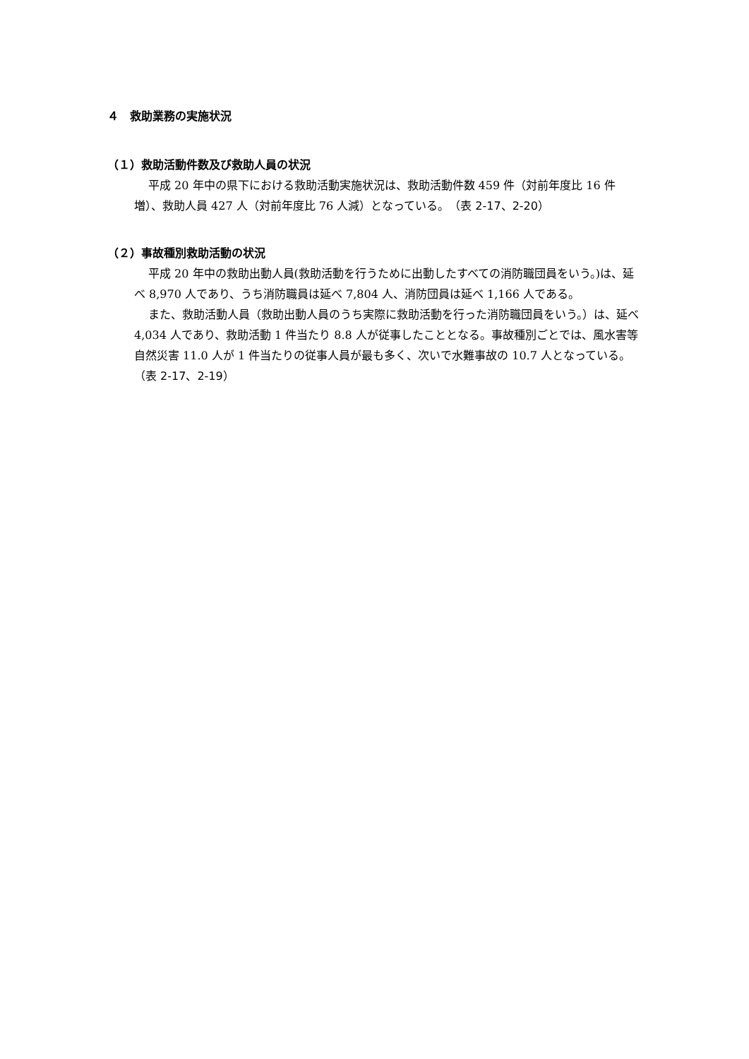４　救助業務の実施状況
（１）救助活動件数及び救助人員の状況
平成 20 年中の県下における救助活動実施状況は、救助活動件数 459 件（対前年度比 16 件増）、救助人員 427 人（対前年度比 76 人減）となっている。（表 2-17、2-20）
（２）事故種別救助活動の状況
平成 20 年中の救助出動人員(救助活動を行うために出動したすべての消防職団員をいう。)は、延べ 8,970 人であり、うち消防職員は延べ 7,804 人、消防団員は延べ 1,166 人である。
また、救助活動人員（救助出動人員のうち実際に救助活動を行った消防職団員をいう。）は、延べ 4,034 人であり、救助活動 1 件当たり 8.8 人が従事したこととなる。事故種別ごとでは、風水害等自然災害 11.0 人が 1 件当たりの従事人員が最も多く、次いで水難事故の 10.7 人となっている。（表 2-17、2-19）